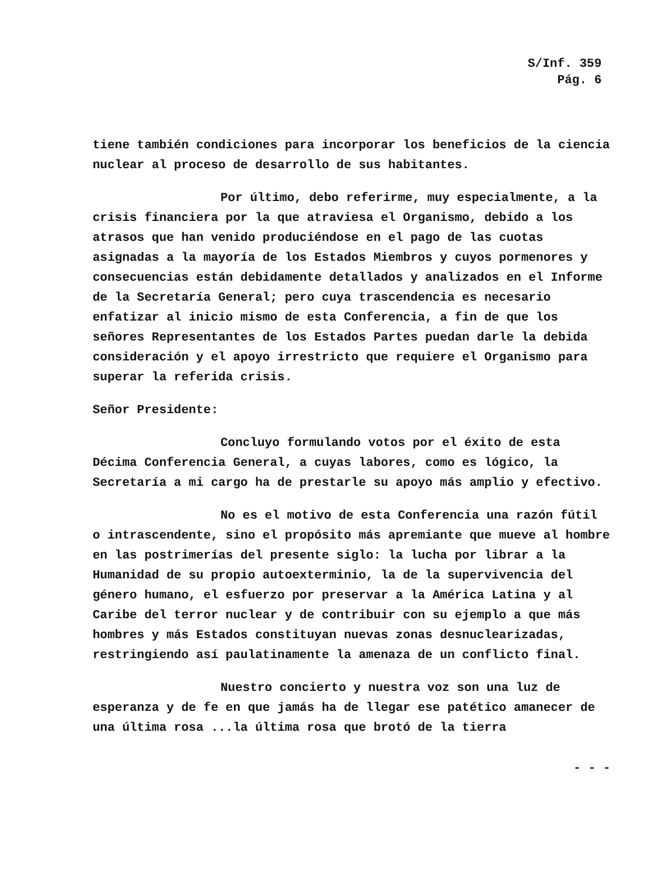S/Inf. 359
Pág. 6
tiene también condiciones para incorporar los beneficios de la ciencia nuclear al proceso de desarrollo de sus habitantes.
Por último, debo referirme, muy especialmente, a la crisis financiera por la que atraviesa el Organismo, debido a los atrasos que han venido produciéndose en el pago de las cuotas asignadas a la mayoría de los Estados Miembros y cuyos pormenores y consecuencias están debidamente detallados y analizados en el Informe de la Secretaría General; pero cuya trascendencia es necesario enfatizar al inicio mismo de esta Conferencia, a fin de que los señores Representantes de los Estados Partes puedan darle la debida consideración y el apoyo irrestricto que requiere el Organismo para superar la referida crisis.
Señor Presidente:
Concluyo formulando votos por el éxito de esta Décima Conferencia General, a cuyas labores, como es lógico, la Secretaría a mi cargo ha de prestarle su apoyo más amplio y efectivo.
No es el motivo de esta Conferencia una razón fútil o intrascendente, sino el propósito más apremiante que mueve al hombre en las postrimerías del presente siglo: la lucha por librar a la Humanidad de su propio autoexterminio, la de la supervivencia del género humano, el esfuerzo por preservar a la América Latina y al Caribe del terror nuclear y de contribuir con su ejemplo a que más hombres y más Estados constituyan nuevas zonas desnuclearizadas, restringiendo así paulatinamente la amenaza de un conflicto final.
Nuestro concierto y nuestra voz son una luz de esperanza y de fe en que jamás ha de llegar ese patético amanecer de una última rosa ...la última rosa que brotó de la tierra
- - -